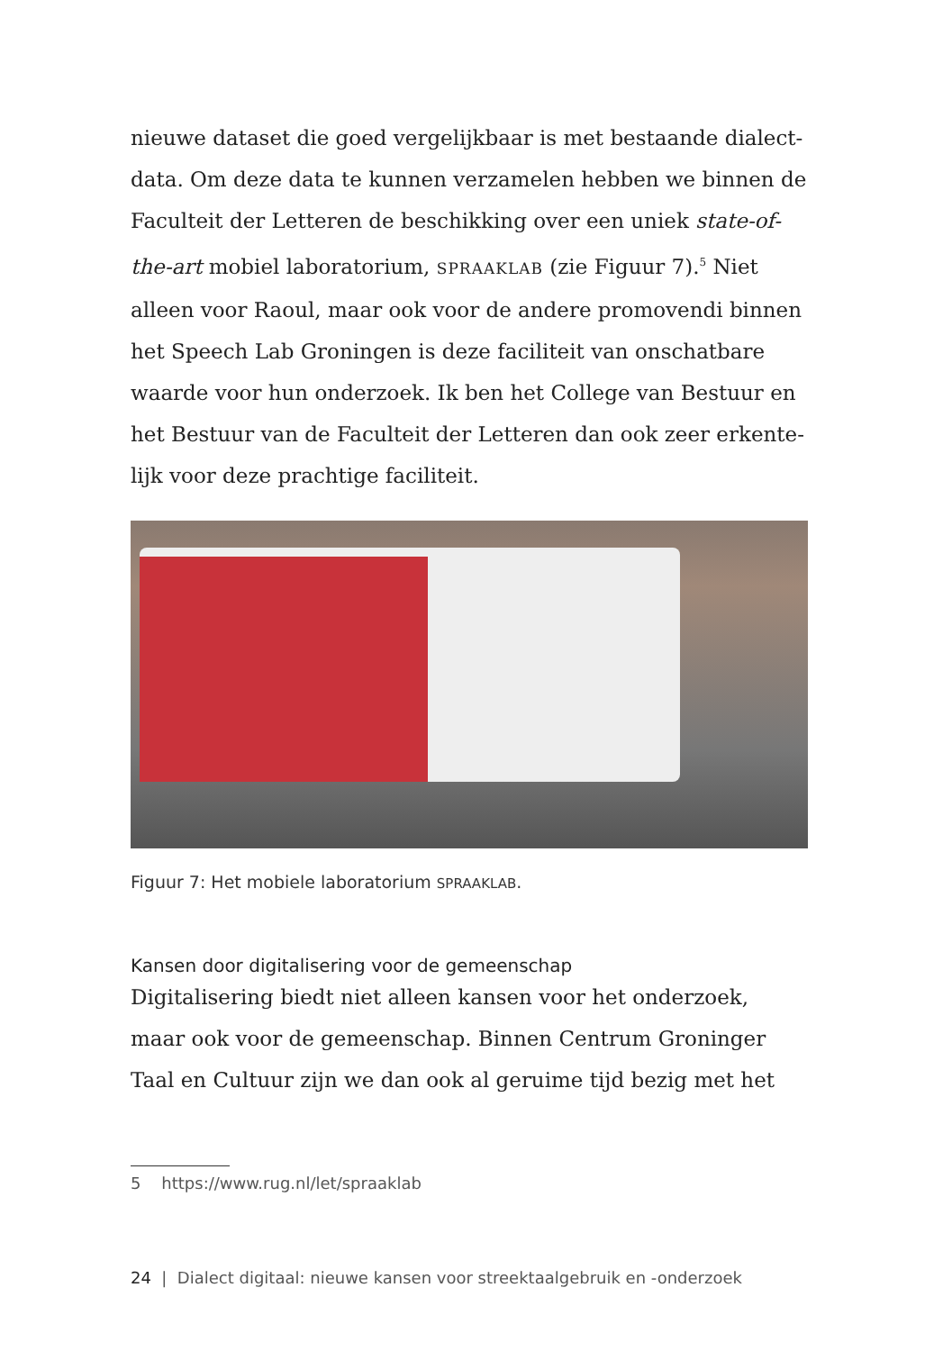nieuwe dataset die goed vergelijkbaar is met bestaande dialect-data. Om deze data te kunnen verzamelen hebben we binnen de Faculteit der Letteren de beschikking over een uniek state-of-the-art mobiel laboratorium, SPRAAKLAB (zie Figuur 7).<sup>5</sup> Niet alleen voor Raoul, maar ook voor de andere promovendi binnen het Speech Lab Groningen is deze faciliteit van onschatbare waarde voor hun onderzoek. Ik ben het College van Bestuur en het Bestuur van de Faculteit der Letteren dan ook zeer erkente-lijk voor deze prachtige faciliteit.
Figuur 7: Het mobiele laboratorium SPRAAKLAB.
Kansen door digitalisering voor de gemeenschap
Digitalisering biedt niet alleen kansen voor het onderzoek, maar ook voor de gemeenschap. Binnen Centrum Groninger Taal en Cultuur zijn we dan ook al geruime tijd bezig met het
5 https://www.rug.nl/let/spraaklab
24 | Dialect digitaal: nieuwe kansen voor streektaalgebruik en -onderzoek